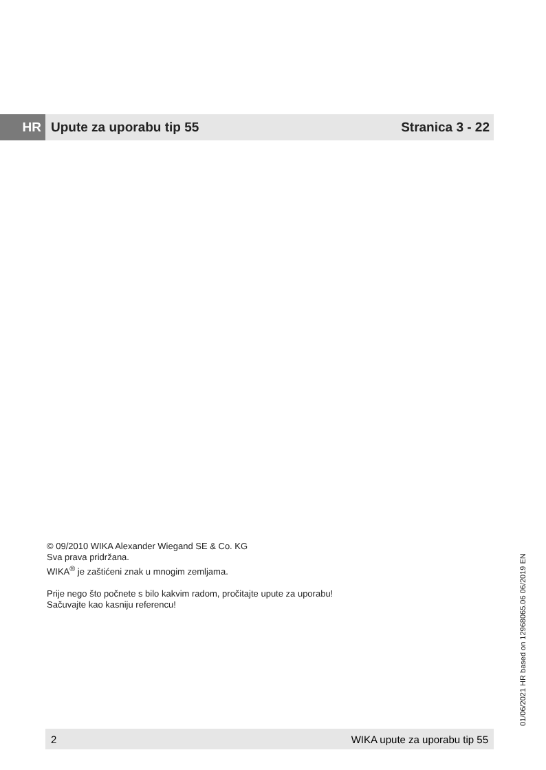HR Upute za uporabu tip 55 Stranica 3 - 22
© 09/2010 WIKA Alexander Wiegand SE & Co. KG
Sva prava pridržana.
WIKA<sup>®</sup> je zaštićeni znak u mnogim zemljama.
Prije nego što počnete s bilo kakvim radom, pročitajte upute za uporabu!
Sačuvajte kao kasniju referencu!
01/06/2021 HR based on 12968065.06 06/2019 EN
2 WIKA upute za uporabu tip 55